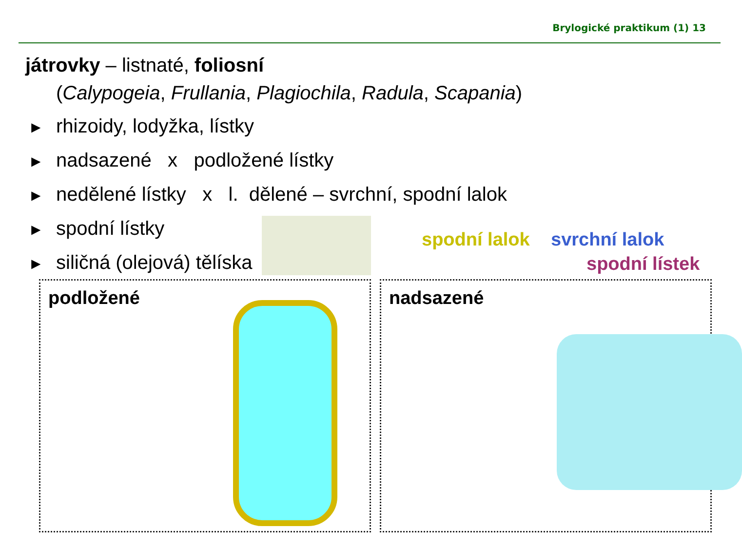Brylogické praktikum (1) 13
játrovky – listnaté, foliosní
(Calypogeia, Frullania, Plagiochila, Radula, Scapania)
► rhizoidy, lodyžka, lístky
► nadsazené x podložené lístky
► nedělené lístky x l. dělené – svrchní, spodní lalok
► spodní lístky
► siličná (olejová) tělíska
spodní lalok svrchní lalok
spodní lístek
podložené nadsazené